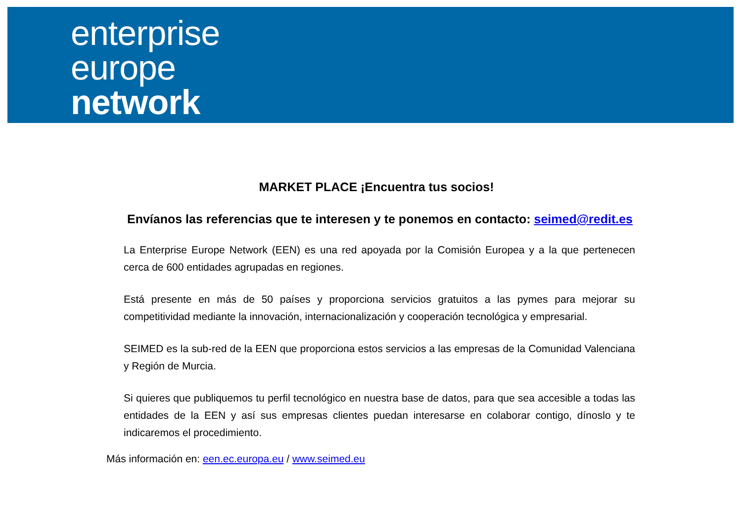enterprise
europe
network
MARKET PLACE ¡Encuentra tus socios!
Envíanos las referencias que te interesen y te ponemos en contacto: seimed@redit.es
La Enterprise Europe Network (EEN) es una red apoyada por la Comisión Europea y a la que pertenecen cerca de 600 entidades agrupadas en regiones.
Está presente en más de 50 países y proporciona servicios gratuitos a las pymes para mejorar su competitividad mediante la innovación, internacionalización y cooperación tecnológica y empresarial.
SEIMED es la sub-red de la EEN que proporciona estos servicios a las empresas de la Comunidad Valenciana y Región de Murcia.
Si quieres que publiquemos tu perfil tecnológico en nuestra base de datos, para que sea accesible a todas las entidades de la EEN y así sus empresas clientes puedan interesarse en colaborar contigo, dínoslo y te indicaremos el procedimiento.
Más información en: een.ec.europa.eu / www.seimed.eu